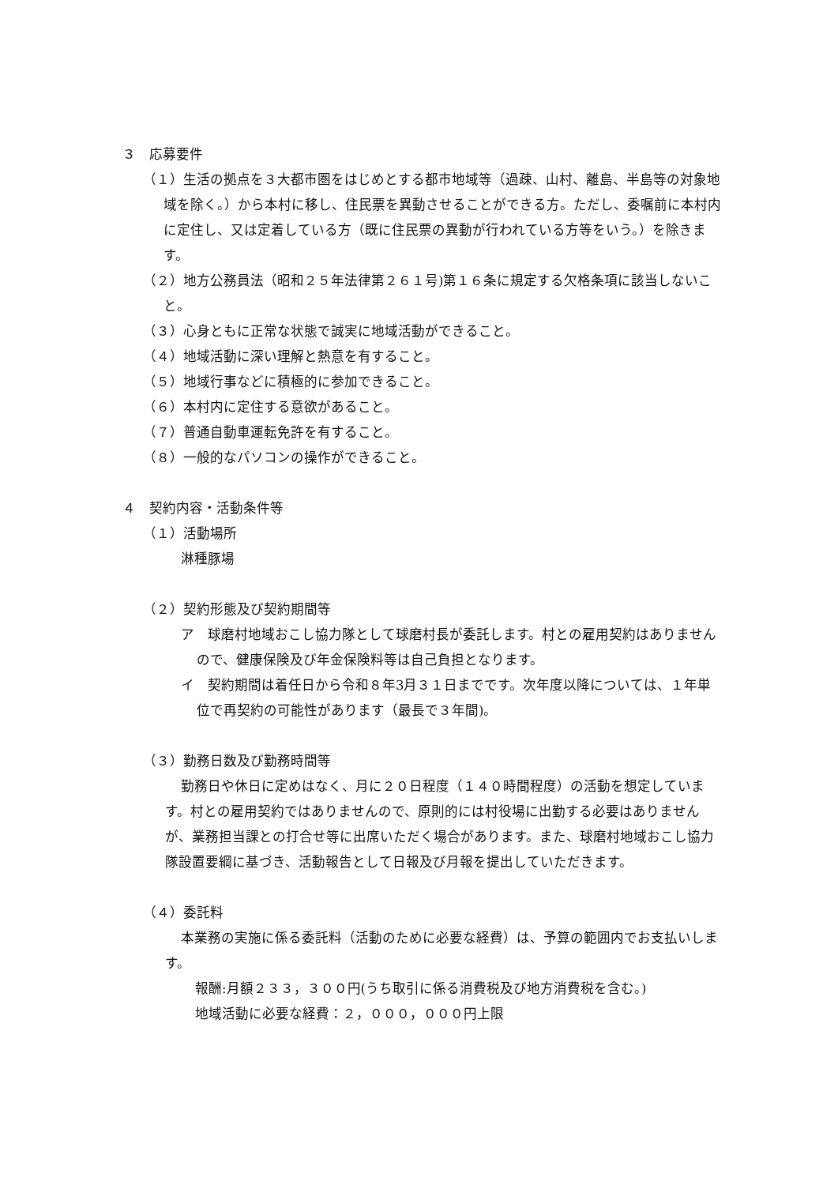３　応募要件
（１）生活の拠点を３大都市圏をはじめとする都市地域等（過疎、山村、離島、半島等の対象地域を除く。）から本村に移し、住民票を異動させることができる方。ただし、委嘱前に本村内に定住し、又は定着している方（既に住民票の異動が行われている方等をいう。）を除きます。
（２）地方公務員法（昭和２５年法律第２６１号)第１６条に規定する欠格条項に該当しないこと。
（３）心身ともに正常な状態で誠実に地域活動ができること。
（４）地域活動に深い理解と熱意を有すること。
（５）地域行事などに積極的に参加できること。
（６）本村内に定住する意欲があること。
（７）普通自動車運転免許を有すること。
（８）一般的なパソコンの操作ができること。
４　契約内容・活動条件等
（１）活動場所
淋種豚場
（２）契約形態及び契約期間等
ア　球磨村地域おこし協力隊として球磨村長が委託します。村との雇用契約はありませんので、健康保険及び年金保険料等は自己負担となります。
イ　契約期間は着任日から令和８年3月３１日までです。次年度以降については、１年単位で再契約の可能性があります（最長で３年間)。
（３）勤務日数及び勤務時間等
勤務日や休日に定めはなく、月に２０日程度（１４０時間程度）の活動を想定しています。村との雇用契約ではありませんので、原則的には村役場に出勤する必要はありませんが、業務担当課との打合せ等に出席いただく場合があります。また、球磨村地域おこし協力隊設置要綱に基づき、活動報告として日報及び月報を提出していただきます。
（４）委託料
本業務の実施に係る委託料（活動のために必要な経費）は、予算の範囲内でお支払いします。
報酬:月額２３３，３００円(うち取引に係る消費税及び地方消費税を含む。)
地域活動に必要な経費：２，０００，０００円上限